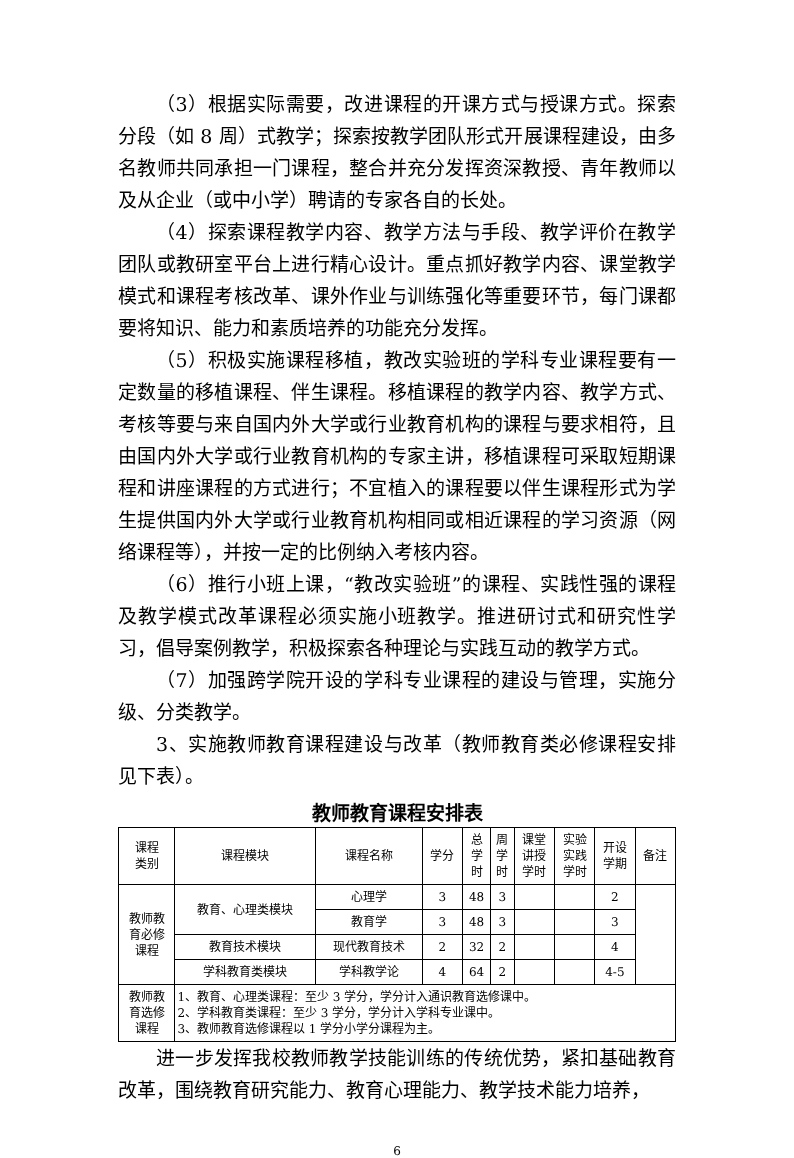（3）根据实际需要，改进课程的开课方式与授课方式。探索分段（如 8 周）式教学；探索按教学团队形式开展课程建设，由多名教师共同承担一门课程，整合并充分发挥资深教授、青年教师以及从企业（或中小学）聘请的专家各自的长处。
（4）探索课程教学内容、教学方法与手段、教学评价在教学团队或教研室平台上进行精心设计。重点抓好教学内容、课堂教学模式和课程考核改革、课外作业与训练强化等重要环节，每门课都要将知识、能力和素质培养的功能充分发挥。
（5）积极实施课程移植，教改实验班的学科专业课程要有一定数量的移植课程、伴生课程。移植课程的教学内容、教学方式、考核等要与来自国内外大学或行业教育机构的课程与要求相符，且由国内外大学或行业教育机构的专家主讲，移植课程可采取短期课程和讲座课程的方式进行；不宜植入的课程要以伴生课程形式为学生提供国内外大学或行业教育机构相同或相近课程的学习资源（网络课程等），并按一定的比例纳入考核内容。
（6）推行小班上课，“教改实验班”的课程、实践性强的课程及教学模式改革课程必须实施小班教学。推进研讨式和研究性学习，倡导案例教学，积极探索各种理论与实践互动的教学方式。
（7）加强跨学院开设的学科专业课程的建设与管理，实施分级、分类教学。
3、实施教师教育课程建设与改革（教师教育类必修课程安排见下表）。
教师教育课程安排表
| 课程 类别 | 课程模块 | 课程名称 | 学分 | 总 学 时 | 周 学 时 | 课堂 讲授 学时 | 实验 实践 学时 | 开设 学期 | 备注 |
| --- | --- | --- | --- | --- | --- | --- | --- | --- | --- |
| 教师教 育必修 课程 | 教育、心理类模块 | 心理学 | 3 | 48 | 3 | | | 2 | |
| | | 教育学 | 3 | 48 | 3 | | | 3 | |
| | 教育技术模块 | 现代教育技术 | 2 | 32 | 2 | | | 4 | |
| | 学科教育类模块 | 学科教学论 | 4 | 64 | 2 | | | 4-5 | |
| 教师教 育选修 课程 | 1、教育、心理类课程：至少 3 学分，学分计入通识教育选修课中。 2、学科教育类课程：至少 3 学分，学分计入学科专业课中。 3、教师教育选修课程以 1 学分小学分课程为主。 | | | | | | | | |
进一步发挥我校教师教学技能训练的传统优势，紧扣基础教育改革，围绕教育研究能力、教育心理能力、教学技术能力培养，
6